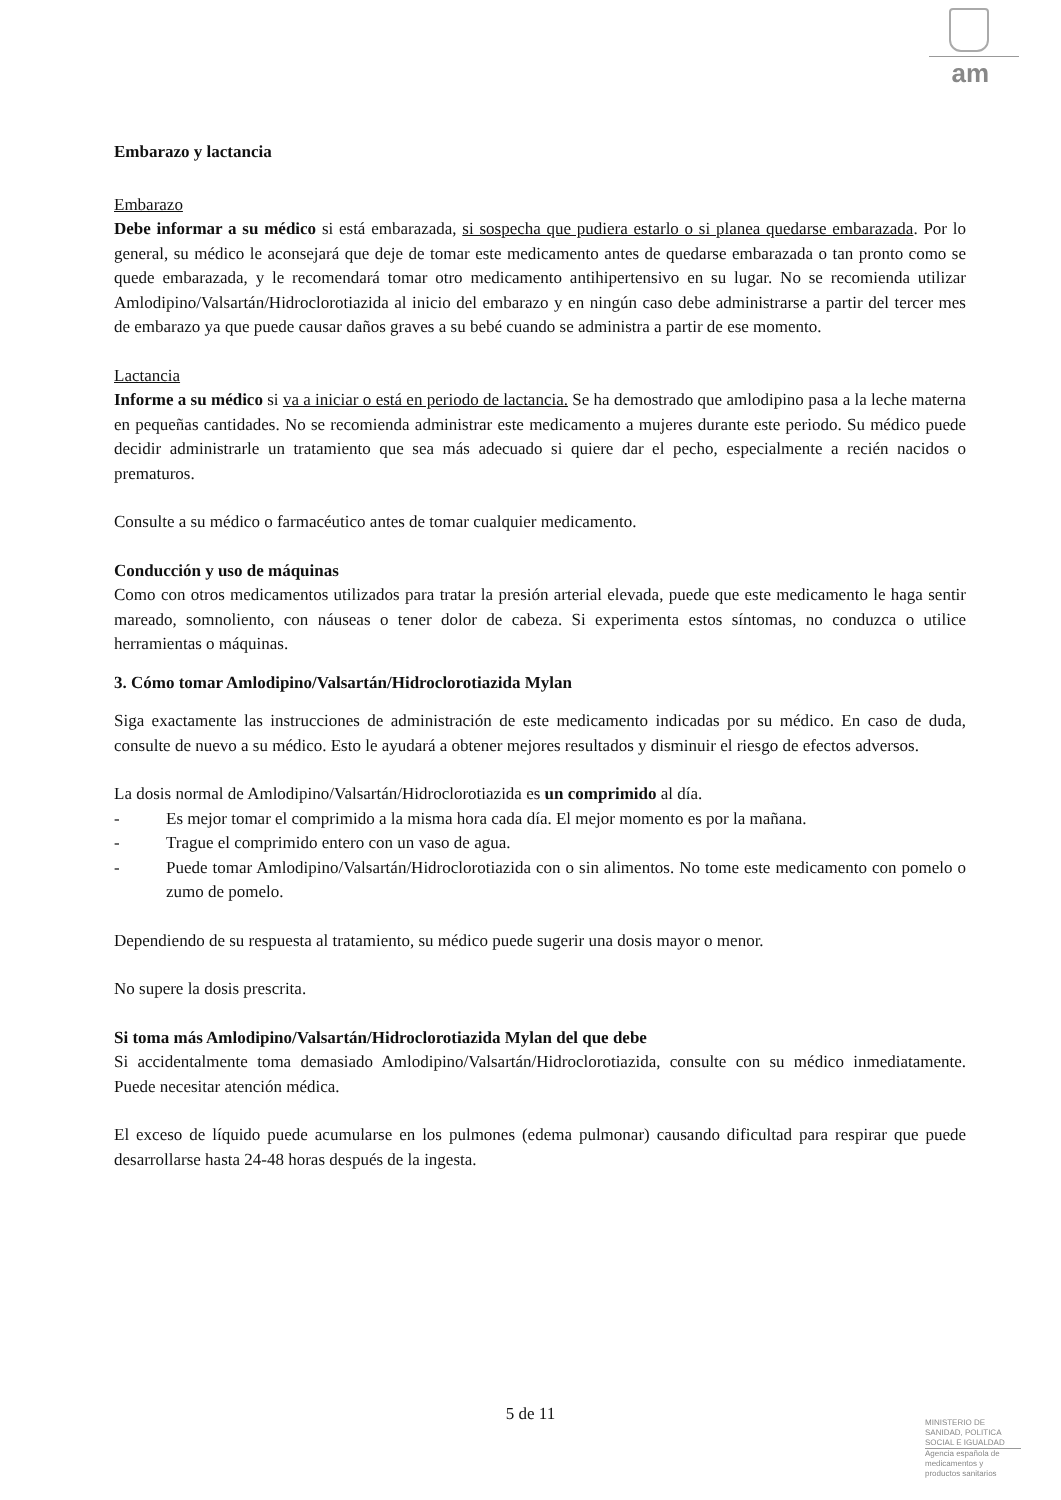am
Embarazo y lactancia
Embarazo
Debe informar a su médico si está embarazada, si sospecha que pudiera estarlo o si planea quedarse embarazada. Por lo general, su médico le aconsejará que deje de tomar este medicamento antes de quedarse embarazada o tan pronto como se quede embarazada, y le recomendará tomar otro medicamento antihipertensivo en su lugar. No se recomienda utilizar Amlodipino/Valsartán/Hidroclorotiazida al inicio del embarazo y en ningún caso debe administrarse a partir del tercer mes de embarazo ya que puede causar daños graves a su bebé cuando se administra a partir de ese momento.
Lactancia
Informe a su médico si va a iniciar o está en periodo de lactancia. Se ha demostrado que amlodipino pasa a la leche materna en pequeñas cantidades. No se recomienda administrar este medicamento a mujeres durante este periodo. Su médico puede decidir administrarle un tratamiento que sea más adecuado si quiere dar el pecho, especialmente a recién nacidos o prematuros.
Consulte a su médico o farmacéutico antes de tomar cualquier medicamento.
Conducción y uso de máquinas
Como con otros medicamentos utilizados para tratar la presión arterial elevada, puede que este medicamento le haga sentir mareado, somnoliento, con náuseas o tener dolor de cabeza. Si experimenta estos síntomas, no conduzca o utilice herramientas o máquinas.
3. Cómo tomar Amlodipino/Valsartán/Hidroclorotiazida Mylan
Siga exactamente las instrucciones de administración de este medicamento indicadas por su médico. En caso de duda, consulte de nuevo a su médico. Esto le ayudará a obtener mejores resultados y disminuir el riesgo de efectos adversos.
La dosis normal de Amlodipino/Valsartán/Hidroclorotiazida es un comprimido al día.
- Es mejor tomar el comprimido a la misma hora cada día. El mejor momento es por la mañana.
- Trague el comprimido entero con un vaso de agua.
- Puede tomar Amlodipino/Valsartán/Hidroclorotiazida con o sin alimentos. No tome este medicamento con pomelo o zumo de pomelo.
Dependiendo de su respuesta al tratamiento, su médico puede sugerir una dosis mayor o menor.
No supere la dosis prescrita.
Si toma más Amlodipino/Valsartán/Hidroclorotiazida Mylan del que debe
Si accidentalmente toma demasiado Amlodipino/Valsartán/Hidroclorotiazida, consulte con su médico inmediatamente. Puede necesitar atención médica.
El exceso de líquido puede acumularse en los pulmones (edema pulmonar) causando dificultad para respirar que puede desarrollarse hasta 24-48 horas después de la ingesta.
5 de 11
MINISTERIO DE
SANIDAD, POLITICA
SOCIAL E IGUALDAD
Agencia española de
medicamentos y
productos sanitarios